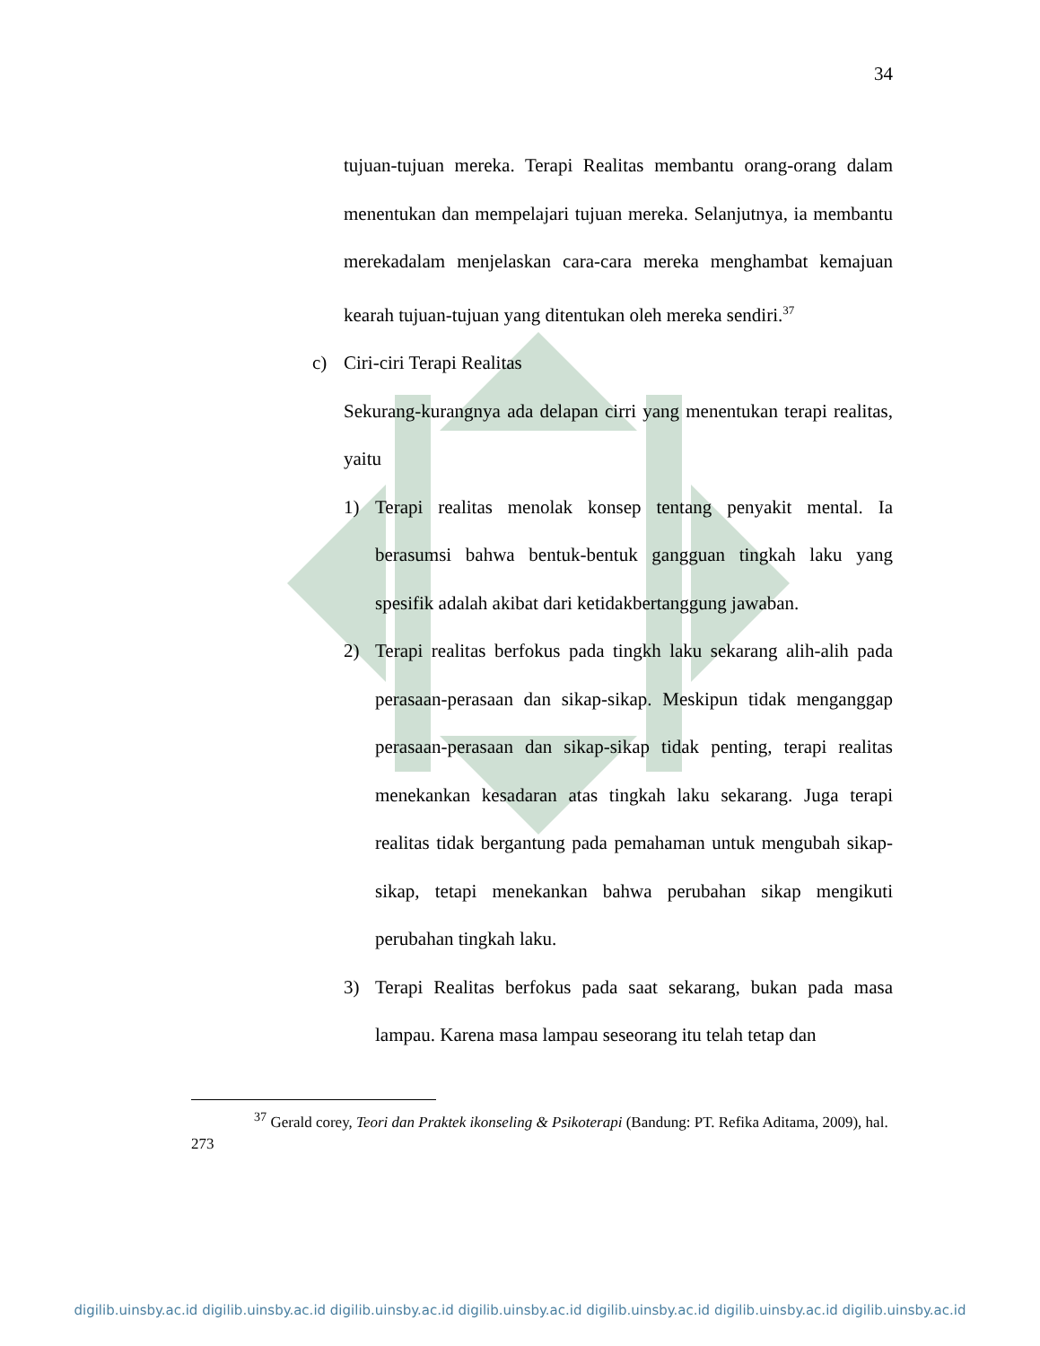34
tujuan-tujuan mereka. Terapi Realitas membantu orang-orang dalam menentukan dan mempelajari tujuan mereka. Selanjutnya, ia membantu merekadalam menjelaskan cara-cara mereka menghambat kemajuan kearah tujuan-tujuan yang ditentukan oleh mereka sendiri.<sup>37</sup>
c) Ciri-ciri Terapi Realitas
Sekurang-kurangnya ada delapan cirri yang menentukan terapi realitas, yaitu
1) Terapi realitas menolak konsep tentang penyakit mental. Ia berasumsi bahwa bentuk-bentuk gangguan tingkah laku yang spesifik adalah akibat dari ketidakbertanggung jawaban.
2) Terapi realitas berfokus pada tingkh laku sekarang alih-alih pada perasaan-perasaan dan sikap-sikap. Meskipun tidak menganggap perasaan-perasaan dan sikap-sikap tidak penting, terapi realitas menekankan kesadaran atas tingkah laku sekarang. Juga terapi realitas tidak bergantung pada pemahaman untuk mengubah sikap-sikap, tetapi menekankan bahwa perubahan sikap mengikuti perubahan tingkah laku.
3) Terapi Realitas berfokus pada saat sekarang, bukan pada masa lampau. Karena masa lampau seseorang itu telah tetap dan
<sup>37</sup> Gerald corey, Teori dan Praktek ikonseling & Psikoterapi (Bandung: PT. Refika Aditama, 2009), hal. 273
digilib.uinsby.ac.id digilib.uinsby.ac.id digilib.uinsby.ac.id digilib.uinsby.ac.id digilib.uinsby.ac.id digilib.uinsby.ac.id digilib.uinsby.ac.id